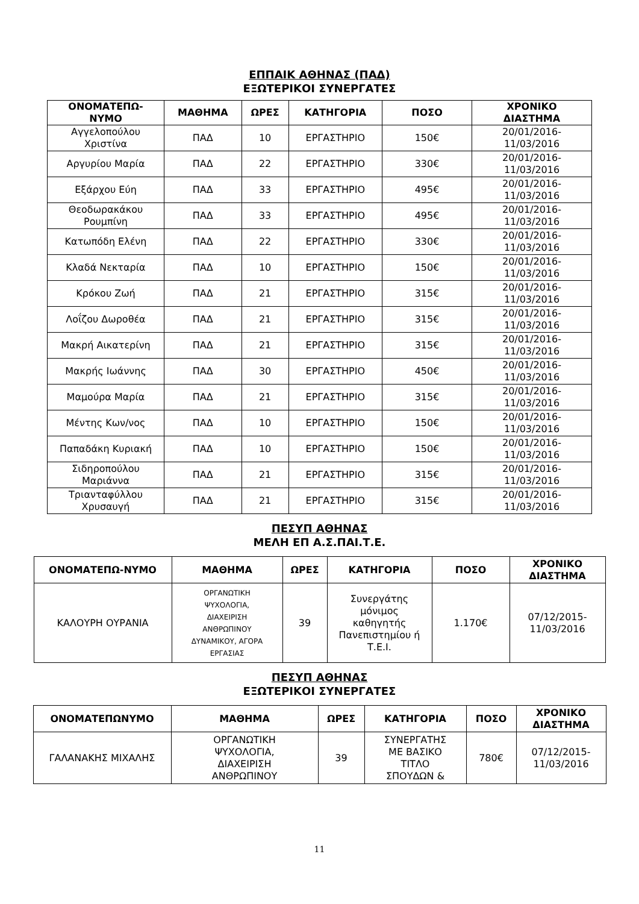ΕΠΠΑΙΚ ΑΘΗΝΑΣ (ΠΑΔ)
ΕΞΩΤΕΡΙΚΟΙ ΣΥΝΕΡΓΑΤΕΣ
| ΟΝΟΜΑΤΕΠΩ- ΝΥΜΟ | ΜΑΘΗΜΑ | ΩΡΕΣ | ΚΑΤΗΓΟΡΙΑ | ΠΟΣΟ | ΧΡΟΝΙΚΟ ΔΙΑΣΤΗΜΑ |
| --- | --- | --- | --- | --- | --- |
| Αγγελοπούλου Χριστίνα | ΠΑΔ | 10 | ΕΡΓΑΣΤΗΡΙΟ | 150€ | 20/01/2016- 11/03/2016 |
| Αργυρίου Μαρία | ΠΑΔ | 22 | ΕΡΓΑΣΤΗΡΙΟ | 330€ | 20/01/2016- 11/03/2016 |
| Εξάρχου Εύη | ΠΑΔ | 33 | ΕΡΓΑΣΤΗΡΙΟ | 495€ | 20/01/2016- 11/03/2016 |
| Θεοδωρακάκου Ρουμπίνη | ΠΑΔ | 33 | ΕΡΓΑΣΤΗΡΙΟ | 495€ | 20/01/2016- 11/03/2016 |
| Κατωπόδη Ελένη | ΠΑΔ | 22 | ΕΡΓΑΣΤΗΡΙΟ | 330€ | 20/01/2016- 11/03/2016 |
| Κλαδά Νεκταρία | ΠΑΔ | 10 | ΕΡΓΑΣΤΗΡΙΟ | 150€ | 20/01/2016- 11/03/2016 |
| Κρόκου Ζωή | ΠΑΔ | 21 | ΕΡΓΑΣΤΗΡΙΟ | 315€ | 20/01/2016- 11/03/2016 |
| Λοΐζου Δωροθέα | ΠΑΔ | 21 | ΕΡΓΑΣΤΗΡΙΟ | 315€ | 20/01/2016- 11/03/2016 |
| Μακρή Αικατερίνη | ΠΑΔ | 21 | ΕΡΓΑΣΤΗΡΙΟ | 315€ | 20/01/2016- 11/03/2016 |
| Μακρής Ιωάννης | ΠΑΔ | 30 | ΕΡΓΑΣΤΗΡΙΟ | 450€ | 20/01/2016- 11/03/2016 |
| Μαμούρα Μαρία | ΠΑΔ | 21 | ΕΡΓΑΣΤΗΡΙΟ | 315€ | 20/01/2016- 11/03/2016 |
| Μέντης Κων/νος | ΠΑΔ | 10 | ΕΡΓΑΣΤΗΡΙΟ | 150€ | 20/01/2016- 11/03/2016 |
| Παπαδάκη Κυριακή | ΠΑΔ | 10 | ΕΡΓΑΣΤΗΡΙΟ | 150€ | 20/01/2016- 11/03/2016 |
| Σιδηροπούλου Μαριάννα | ΠΑΔ | 21 | ΕΡΓΑΣΤΗΡΙΟ | 315€ | 20/01/2016- 11/03/2016 |
| Τριανταφύλλου Χρυσαυγή | ΠΑΔ | 21 | ΕΡΓΑΣΤΗΡΙΟ | 315€ | 20/01/2016- 11/03/2016 |
ΠΕΣΥΠ ΑΘΗΝΑΣ
ΜΕΛΗ ΕΠ Α.Σ.ΠΑΙ.Τ.Ε.
| ΟΝΟΜΑΤΕΠΩ-ΝΥΜΟ | ΜΑΘΗΜΑ | ΩΡΕΣ | ΚΑΤΗΓΟΡΙΑ | ΠΟΣΟ | ΧΡΟΝΙΚΟ ΔΙΑΣΤΗΜΑ |
| --- | --- | --- | --- | --- | --- |
| ΚΑΛΟΥΡΗ ΟΥΡΑΝΙΑ | ΟΡΓΑΝΩΤΙΚΗ ΨΥΧΟΛΟΓΙΑ, ΔΙΑΧΕΙΡΙΣΗ ΑΝΘΡΩΠΙΝΟΥ ΔΥΝΑΜΙΚΟΥ, ΑΓΟΡΑ ΕΡΓΑΣΙΑΣ | 39 | Συνεργάτης μόνιμος καθηγητής Πανεπιστημίου ή Τ.Ε.Ι. | 1.170€ | 07/12/2015- 11/03/2016 |
ΠΕΣΥΠ ΑΘΗΝΑΣ
ΕΞΩΤΕΡΙΚΟΙ ΣΥΝΕΡΓΑΤΕΣ
| ΟΝΟΜΑΤΕΠΩΝΥΜΟ | ΜΑΘΗΜΑ | ΩΡΕΣ | ΚΑΤΗΓΟΡΙΑ | ΠΟΣΟ | ΧΡΟΝΙΚΟ ΔΙΑΣΤΗΜΑ |
| --- | --- | --- | --- | --- | --- |
| ΓΑΛΑΝΑΚΗΣ ΜΙΧΑΛΗΣ | ΟΡΓΑΝΩΤΙΚΗ ΨΥΧΟΛΟΓΙΑ, ΔΙΑΧΕΙΡΙΣΗ ΑΝΘΡΩΠΙΝΟΥ | 39 | ΣΥΝΕΡΓΑΤΗΣ ΜΕ ΒΑΣΙΚΟ ΤΙΤΛΟ ΣΠΟΥΔΩΝ & | 780€ | 07/12/2015- 11/03/2016 |
11